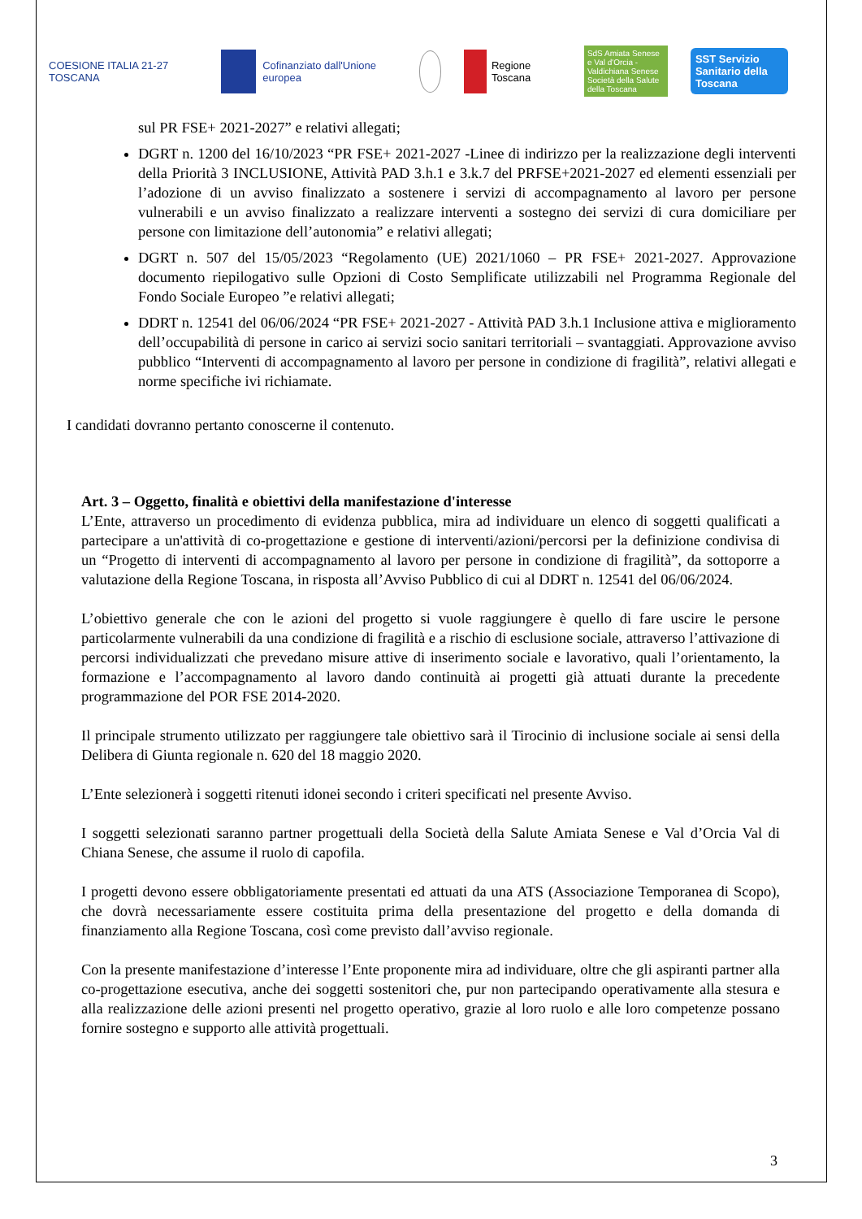COESIONE ITALIA 21-27 TOSCANA
Cofinanziato dall'Unione europea
Regione Toscana
SdS Amiata Senese e Val d'Orcia - Valdichiana Senese
Società della Salute della Toscana
SST Servizio Sanitario della Toscana
sul PR FSE+ 2021-2027” e relativi allegati;
DGRT n. 1200 del 16/10/2023 “PR FSE+ 2021-2027 -Linee di indirizzo per la realizzazione degli interventi della Priorità 3 INCLUSIONE, Attività PAD 3.h.1 e 3.k.7 del PRFSE+2021-2027 ed elementi essenziali per l’adozione di un avviso finalizzato a sostenere i servizi di accompagnamento al lavoro per persone vulnerabili e un avviso finalizzato a realizzare interventi a sostegno dei servizi di cura domiciliare per persone con limitazione dell’autonomia” e relativi allegati;
DGRT n. 507 del 15/05/2023 “Regolamento (UE) 2021/1060 – PR FSE+ 2021-2027. Approvazione documento riepilogativo sulle Opzioni di Costo Semplificate utilizzabili nel Programma Regionale del Fondo Sociale Europeo ”e relativi allegati;
DDRT n. 12541 del 06/06/2024 “PR FSE+ 2021-2027 - Attività PAD 3.h.1 Inclusione attiva e miglioramento dell’occupabilità di persone in carico ai servizi socio sanitari territoriali – svantaggiati. Approvazione avviso pubblico “Interventi di accompagnamento al lavoro per persone in condizione di fragilità”, relativi allegati e norme specifiche ivi richiamate.
I candidati dovranno pertanto conoscerne il contenuto.
Art. 3 – Oggetto, finalità e obiettivi della manifestazione d'interesse
L’Ente, attraverso un procedimento di evidenza pubblica, mira ad individuare un elenco di soggetti qualificati a partecipare a un'attività di co-progettazione e gestione di interventi/azioni/percorsi per la definizione condivisa di un “Progetto di interventi di accompagnamento al lavoro per persone in condizione di fragilità”, da sottoporre a valutazione della Regione Toscana, in risposta all’Avviso Pubblico di cui al DDRT n. 12541 del 06/06/2024.
L’obiettivo generale che con le azioni del progetto si vuole raggiungere è quello di fare uscire le persone particolarmente vulnerabili da una condizione di fragilità e a rischio di esclusione sociale, attraverso l’attivazione di percorsi individualizzati che prevedano misure attive di inserimento sociale e lavorativo, quali l’orientamento, la formazione e l’accompagnamento al lavoro dando continuità ai progetti già attuati durante la precedente programmazione del POR FSE 2014-2020.
Il principale strumento utilizzato per raggiungere tale obiettivo sarà il Tirocinio di inclusione sociale ai sensi della Delibera di Giunta regionale n. 620 del 18 maggio 2020.
L’Ente selezionerà i soggetti ritenuti idonei secondo i criteri specificati nel presente Avviso.
I soggetti selezionati saranno partner progettuali della Società della Salute Amiata Senese e Val d’Orcia Val di Chiana Senese, che assume il ruolo di capofila.
I progetti devono essere obbligatoriamente presentati ed attuati da una ATS (Associazione Temporanea di Scopo), che dovrà necessariamente essere costituita prima della presentazione del progetto e della domanda di finanziamento alla Regione Toscana, così come previsto dall’avviso regionale.
Con la presente manifestazione d’interesse l’Ente proponente mira ad individuare, oltre che gli aspiranti partner alla co-progettazione esecutiva, anche dei soggetti sostenitori che, pur non partecipando operativamente alla stesura e alla realizzazione delle azioni presenti nel progetto operativo, grazie al loro ruolo e alle loro competenze possano fornire sostegno e supporto alle attività progettuali.
3